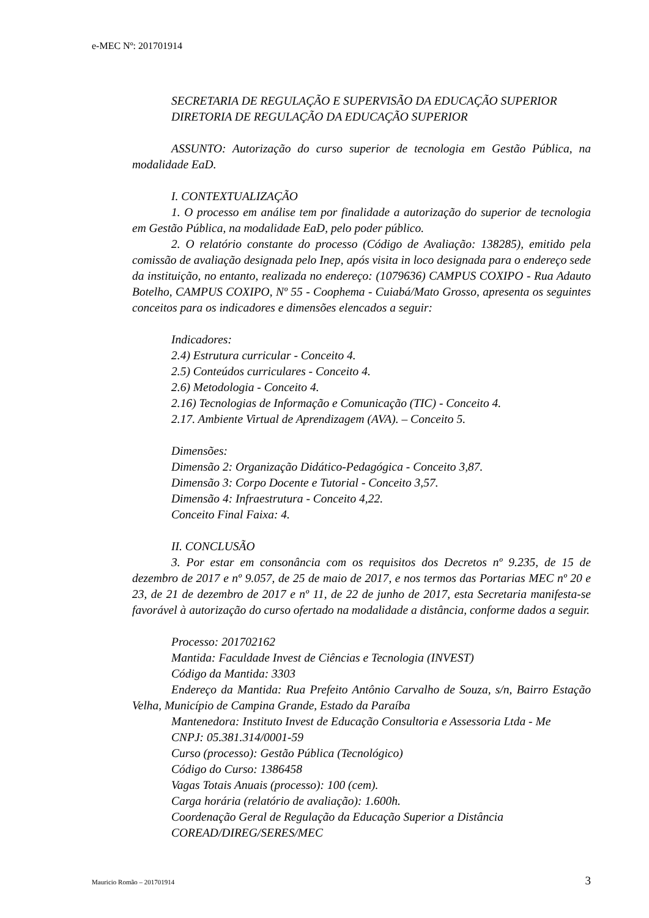e-MEC Nº: 201701914
SECRETARIA DE REGULAÇÃO E SUPERVISÃO DA EDUCAÇÃO SUPERIOR
DIRETORIA DE REGULAÇÃO DA EDUCAÇÃO SUPERIOR
ASSUNTO: Autorização do curso superior de tecnologia em Gestão Pública, na modalidade EaD.
I. CONTEXTUALIZAÇÃO
1. O processo em análise tem por finalidade a autorização do superior de tecnologia em Gestão Pública, na modalidade EaD, pelo poder público.
2. O relatório constante do processo (Código de Avaliação: 138285), emitido pela comissão de avaliação designada pelo Inep, após visita in loco designada para o endereço sede da instituição, no entanto, realizada no endereço: (1079636) CAMPUS COXIPO - Rua Adauto Botelho, CAMPUS COXIPO, Nº 55 - Coophema - Cuiabá/Mato Grosso, apresenta os seguintes conceitos para os indicadores e dimensões elencados a seguir:
Indicadores:
2.4) Estrutura curricular - Conceito 4.
2.5) Conteúdos curriculares - Conceito 4.
2.6) Metodologia - Conceito 4.
2.16) Tecnologias de Informação e Comunicação (TIC) - Conceito 4.
2.17. Ambiente Virtual de Aprendizagem (AVA). – Conceito 5.
Dimensões:
Dimensão 2: Organização Didático-Pedagógica - Conceito 3,87.
Dimensão 3: Corpo Docente e Tutorial - Conceito 3,57.
Dimensão 4: Infraestrutura - Conceito 4,22.
Conceito Final Faixa: 4.
II. CONCLUSÃO
3. Por estar em consonância com os requisitos dos Decretos nº 9.235, de 15 de dezembro de 2017 e nº 9.057, de 25 de maio de 2017, e nos termos das Portarias MEC nº 20 e 23, de 21 de dezembro de 2017 e nº 11, de 22 de junho de 2017, esta Secretaria manifesta-se favorável à autorização do curso ofertado na modalidade a distância, conforme dados a seguir.
Processo: 201702162
Mantida: Faculdade Invest de Ciências e Tecnologia (INVEST)
Código da Mantida: 3303
Endereço da Mantida: Rua Prefeito Antônio Carvalho de Souza, s/n, Bairro Estação Velha, Município de Campina Grande, Estado da Paraíba
Mantenedora: Instituto Invest de Educação Consultoria e Assessoria Ltda - Me
CNPJ: 05.381.314/0001-59
Curso (processo): Gestão Pública (Tecnológico)
Código do Curso: 1386458
Vagas Totais Anuais (processo): 100 (cem).
Carga horária (relatório de avaliação): 1.600h.
Coordenação Geral de Regulação da Educação Superior a Distância
COREAD/DIREG/SERES/MEC
Mauricio Romão – 201701914 3